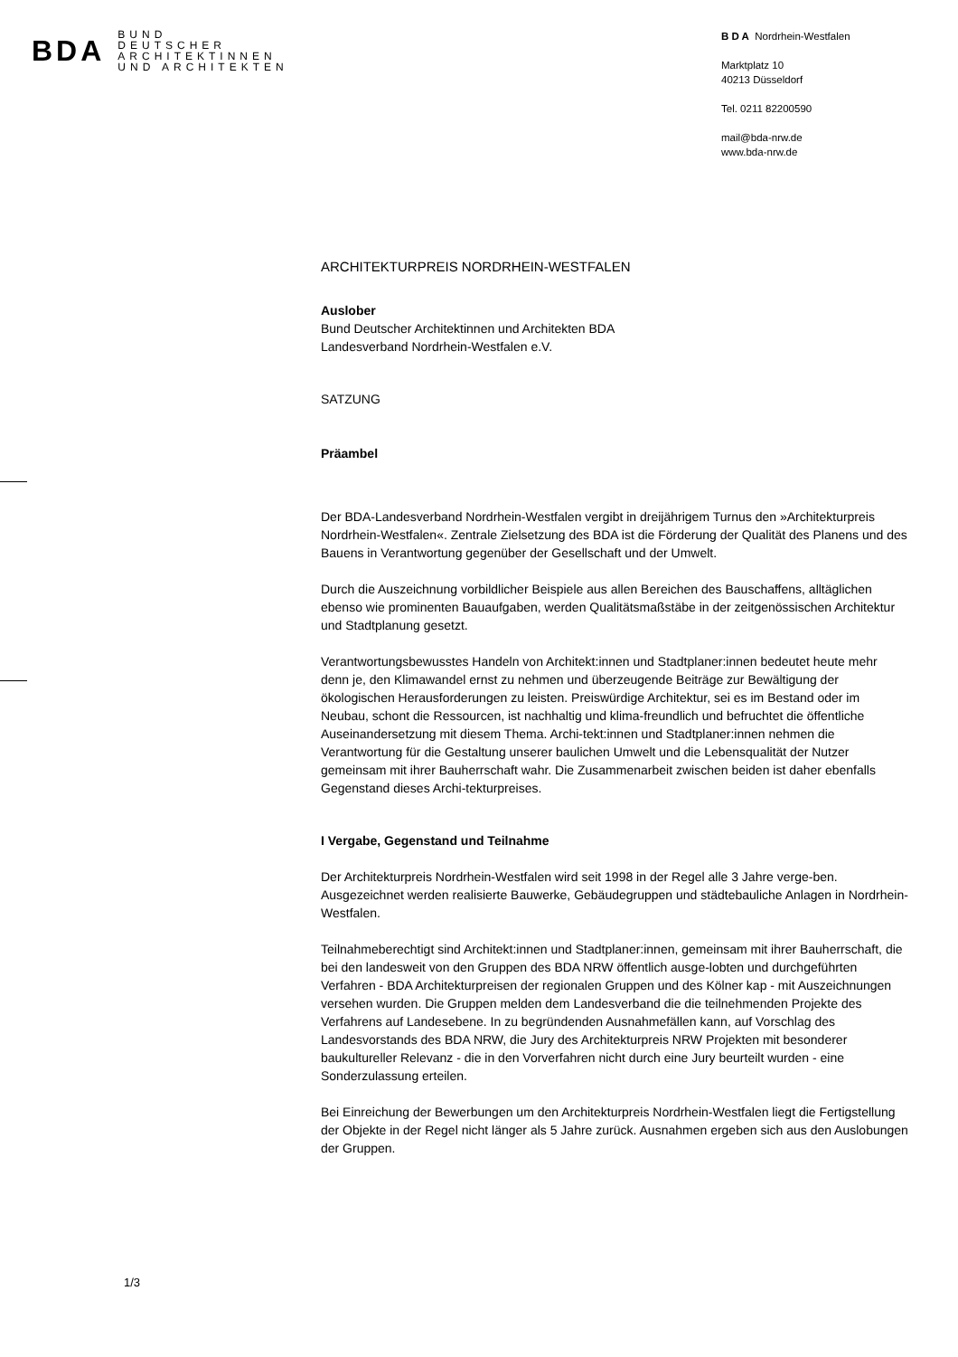BDA
BUND
DEUTSCHER
ARCHITEKTINNEN
UND ARCHITEKTEN
B D A Nordrhein-Westfalen
Marktplatz 10
40213 Düsseldorf
Tel. 0211 82200590
mail@bda-nrw.de
www.bda-nrw.de
ARCHITEKTURPREIS NORDRHEIN-WESTFALEN
Auslober
Bund Deutscher Architektinnen und Architekten BDA
Landesverband Nordrhein-Westfalen e.V.
SATZUNG
Präambel
Der BDA-Landesverband Nordrhein-Westfalen vergibt in dreijährigem Turnus den »Architekturpreis Nordrhein-Westfalen«. Zentrale Zielsetzung des BDA ist die Förderung der Qualität des Planens und des Bauens in Verantwortung gegenüber der Gesellschaft und der Umwelt.
Durch die Auszeichnung vorbildlicher Beispiele aus allen Bereichen des Bauschaffens, alltäglichen ebenso wie prominenten Bauaufgaben, werden Qualitätsmaßstäbe in der zeitgenössischen Architektur und Stadtplanung gesetzt.
Verantwortungsbewusstes Handeln von Architekt:innen und Stadtplaner:innen bedeutet heute mehr denn je, den Klimawandel ernst zu nehmen und überzeugende Beiträge zur Bewältigung der ökologischen Herausforderungen zu leisten. Preiswürdige Architektur, sei es im Bestand oder im Neubau, schont die Ressourcen, ist nachhaltig und klima-freundlich und befruchtet die öffentliche Auseinandersetzung mit diesem Thema. Archi-tekt:innen und Stadtplaner:innen nehmen die Verantwortung für die Gestaltung unserer baulichen Umwelt und die Lebensqualität der Nutzer gemeinsam mit ihrer Bauherrschaft wahr. Die Zusammenarbeit zwischen beiden ist daher ebenfalls Gegenstand dieses Archi-tekturpreises.
I Vergabe, Gegenstand und Teilnahme
Der Architekturpreis Nordrhein-Westfalen wird seit 1998 in der Regel alle 3 Jahre verge-ben. Ausgezeichnet werden realisierte Bauwerke, Gebäudegruppen und städtebauliche Anlagen in Nordrhein-Westfalen.
Teilnahmeberechtigt sind Architekt:innen und Stadtplaner:innen, gemeinsam mit ihrer Bauherrschaft, die bei den landesweit von den Gruppen des BDA NRW öffentlich ausge-lobten und durchgeführten Verfahren - BDA Architekturpreisen der regionalen Gruppen und des Kölner kap - mit Auszeichnungen versehen wurden. Die Gruppen melden dem Landesverband die die teilnehmenden Projekte des Verfahrens auf Landesebene. In zu begründenden Ausnahmefällen kann, auf Vorschlag des Landesvorstands des BDA NRW, die Jury des Architekturpreis NRW Projekten mit besonderer baukultureller Relevanz - die in den Vorverfahren nicht durch eine Jury beurteilt wurden - eine Sonderzulassung erteilen.
Bei Einreichung der Bewerbungen um den Architekturpreis Nordrhein-Westfalen liegt die Fertigstellung der Objekte in der Regel nicht länger als 5 Jahre zurück. Ausnahmen ergeben sich aus den Auslobungen der Gruppen.
1/3